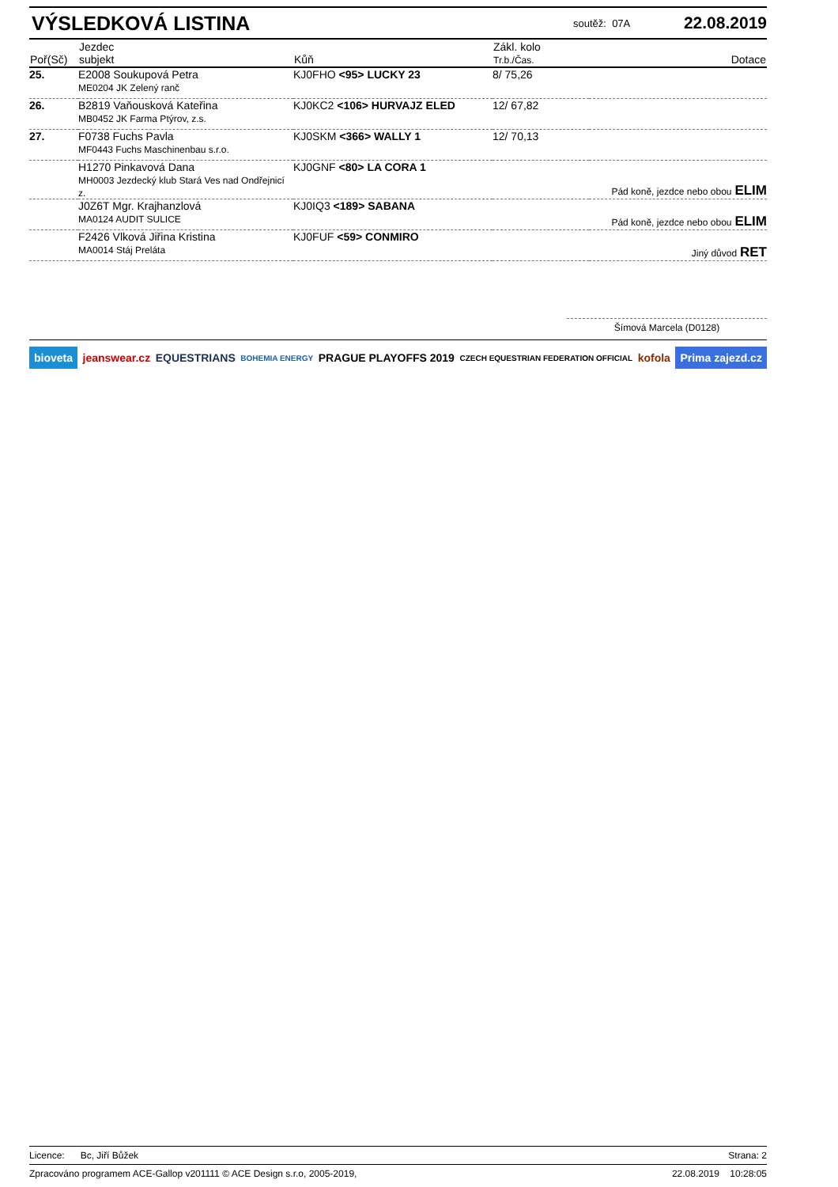VÝSLEDKOVÁ LISTINA
soutěž: 07A 22.08.2019
| Poř(Sč) | Jezdec subjekt | Kůň | Zákl. kolo Tr.b./Čas. | Dotace |
| --- | --- | --- | --- | --- |
| 25. | E2008 Soukupová Petra ME0204 JK Zelený ranč | KJ0FHO <95> LUCKY 23 | 8/ 75,26 | |
| 26. | B2819 Vaňousková Kateřina MB0452 JK Farma Ptýrov, z.s. | KJ0KC2 <106> HURVAJZ ELED | 12/ 67,82 | |
| 27. | F0738 Fuchs Pavla MF0443 Fuchs Maschinenbau s.r.o. | KJ0SKM <366> WALLY 1 | 12/ 70,13 | |
| | H1270 Pinkavová Dana MH0003 Jezdecký klub Stará Ves nad Ondřejnicí z. | KJ0GNF <80> LA CORA 1 | | Pád koně, jezdce nebo obou ELIM |
| | J0Z6T Mgr. Krajhanzlová MA0124 AUDIT SULICE | KJ0IQ3 <189> SABANA | | Pád koně, jezdce nebo obou ELIM |
| | F2426 Vlková Jiřina Kristina MA0014 Stáj Preláta | KJ0FUF <59> CONMIRO | | Jiný důvod RET |
Šímová Marcela (D0128)
bioveta jeanswear.cz EQUESTRIANS BOHEMIA ENERGY PRAGUE PLAYOFFS 2019 CZECH EQUESTRIAN FEDERATION OFFICIAL kofola Prima zajezd.cz
Licence: Bc, Jiří Bůžek Strana: 2
Zpracováno programem ACE-Gallop v201111 © ACE Design s.r.o, 2005-2019, 22.08.2019 10:28:05